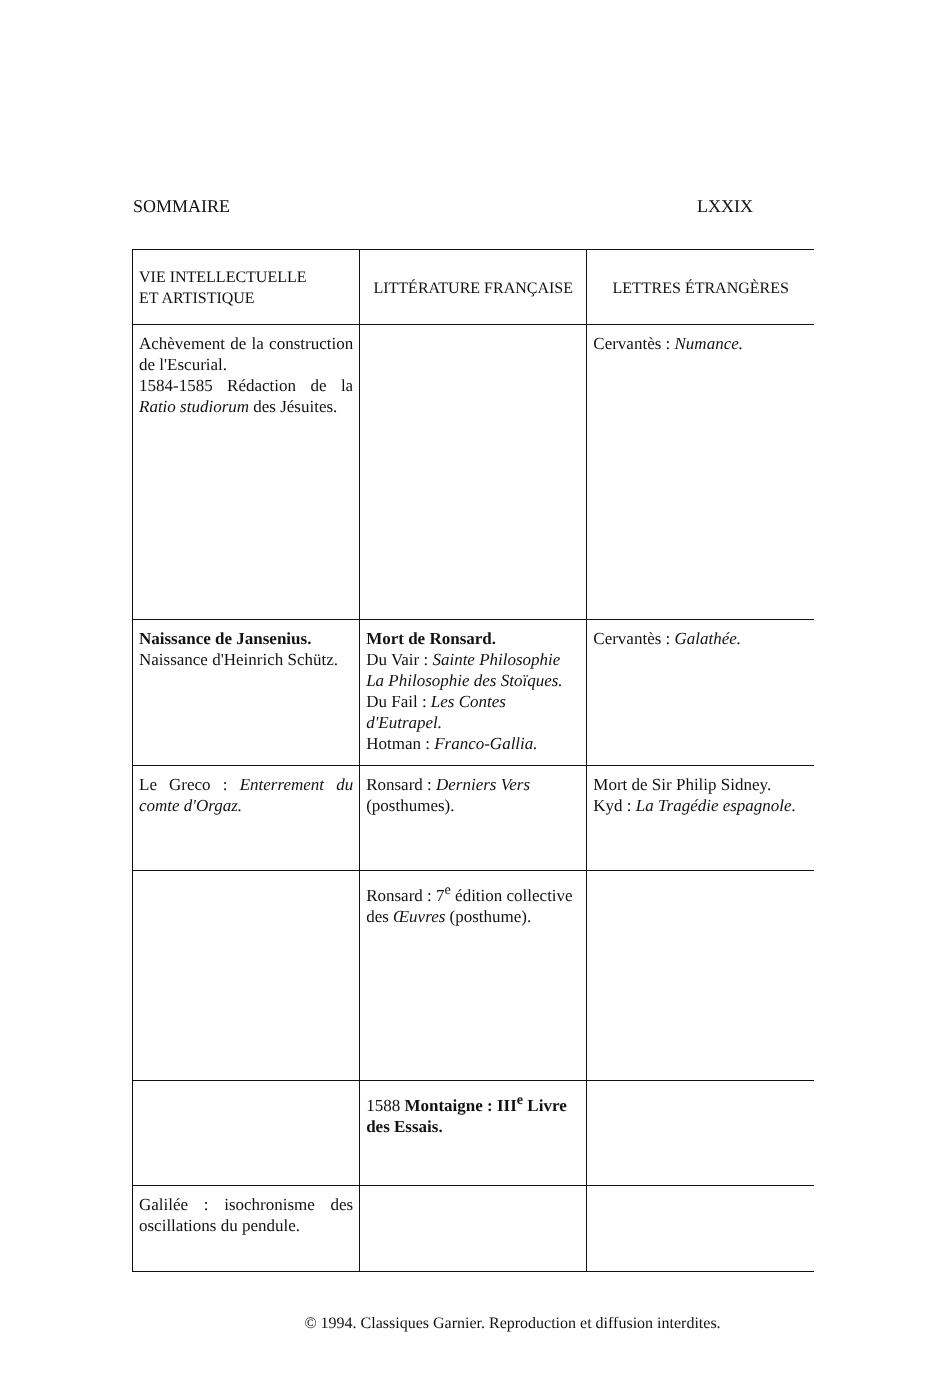SOMMAIRE LXXIX
| VIE INTELLECTUELLE ET ARTISTIQUE | LITTÉRATURE FRANÇAISE | LETTRES ÉTRANGÈRES |
| --- | --- | --- |
| Achèvement de la construction de l'Escurial. 1584-1585 Rédaction de la Ratio studiorum des Jésuites. | | Cervantès : Numance. |
| Naissance de Jansenius. Naissance d'Heinrich Schütz. | Mort de Ronsard. Du Vair : Sainte Philosophie La Philosophie des Stoïques. Du Fail : Les Contes d'Eutrapel. Hotman : Franco-Gallia. | Cervantès : Galathée. |
| Le Greco : Enterrement du comte d'Orgaz. | Ronsard : Derniers Vers (posthumes). | Mort de Sir Philip Sidney. Kyd : La Tragédie espagnole. |
| | Ronsard : 7<sup>e</sup> édition collective des Œuvres (posthume). | |
| | 1588 Montaigne : III<sup>e</sup> Livre des Essais. | |
| Galilée : isochronisme des oscillations du pendule. | | |
© 1994. Classiques Garnier. Reproduction et diffusion interdites.